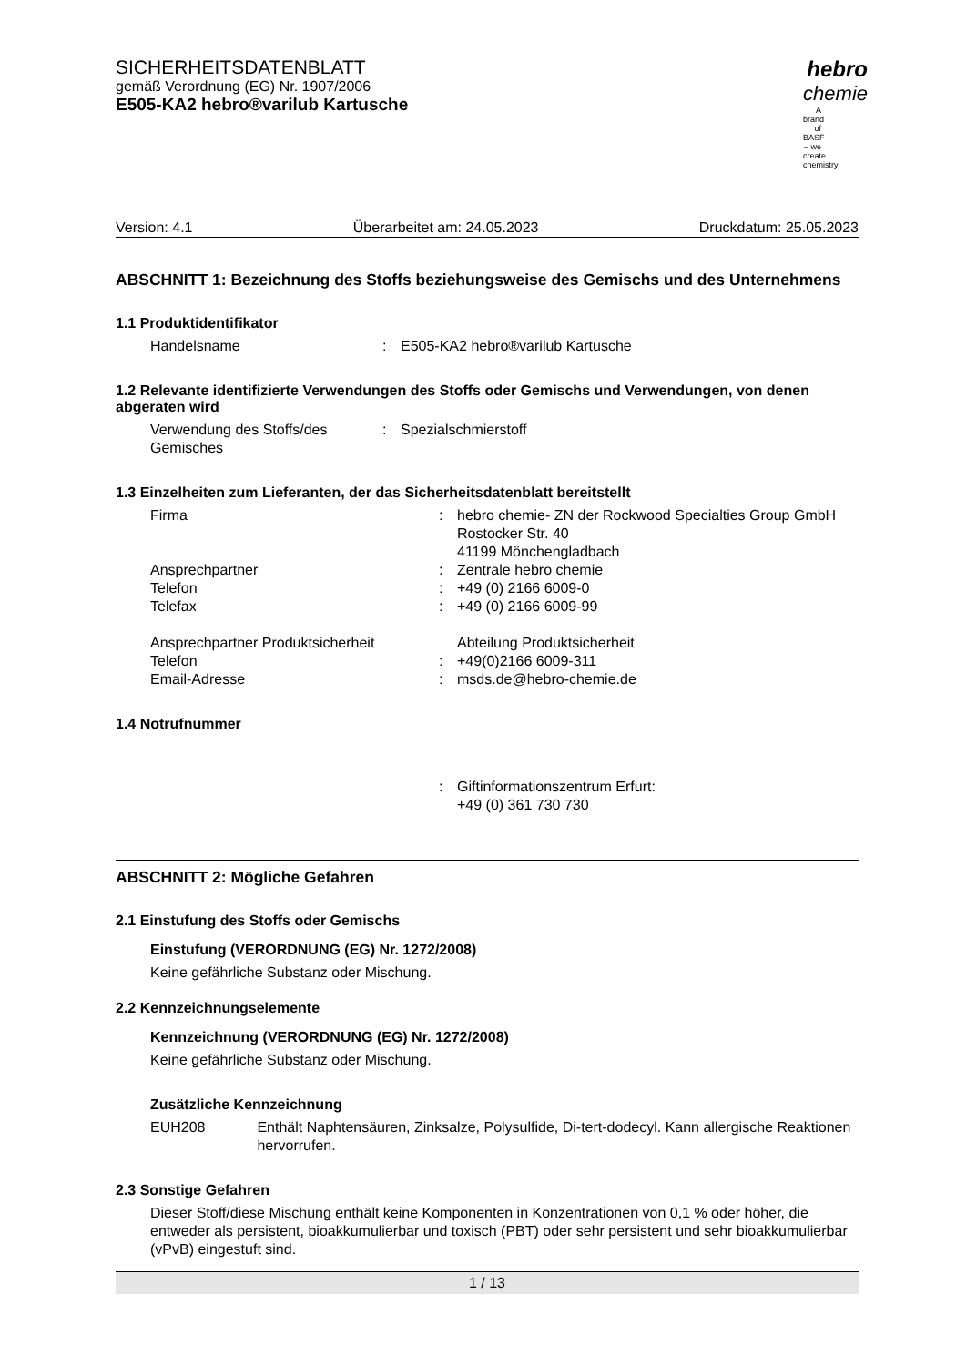SICHERHEITSDATENBLATT
gemäß Verordnung (EG) Nr. 1907/2006
E505-KA2 hebro®varilub Kartusche
hebro
chemie
A brand of BASF – we create chemistry
Version: 4.1 Überarbeitet am: 24.05.2023 Druckdatum: 25.05.2023
ABSCHNITT 1: Bezeichnung des Stoffs beziehungsweise des Gemischs und des Un­ternehmens
1.1 Produktidentifikator
Handelsname : E505-KA2 hebro®varilub Kartusche
1.2 Relevante identifizierte Verwendungen des Stoffs oder Gemischs und Verwendungen, von denen abgeraten wird
Verwendung des Stoffs/des Gemisches
: Spezialschmierstoff
1.3 Einzelheiten zum Lieferanten, der das Sicherheitsdatenblatt bereitstellt
Firma : hebro chemie- ZN der Rockwood Specialties Group GmbH
Rostocker Str. 40
41199 Mönchengladbach
Ansprechpartner : Zentrale hebro chemie
Telefon : +49 (0) 2166 6009-0
Telefax : +49 (0) 2166 6009-99
Ansprechpartner Produktsicherheit Abteilung Produktsicherheit
Telefon : +49(0)2166 6009-311
Email-Adresse : msds.de@hebro-chemie.de
1.4 Notrufnummer
: Giftinformationszentrum Erfurt:
+49 (0) 361 730 730
ABSCHNITT 2: Mögliche Gefahren
2.1 Einstufung des Stoffs oder Gemischs
Einstufung (VERORDNUNG (EG) Nr. 1272/2008)
Keine gefährliche Substanz oder Mischung.
2.2 Kennzeichnungselemente
Kennzeichnung (VERORDNUNG (EG) Nr. 1272/2008)
Keine gefährliche Substanz oder Mischung.
Zusätzliche Kennzeichnung
EUH208 Enthält Naphtensäuren, Zinksalze, Polysulfide, Di-tert-dodecyl. Kann allergische Reaktionen hervorrufen.
2.3 Sonstige Gefahren
Dieser Stoff/diese Mischung enthält keine Komponenten in Konzentrationen von 0,1 % oder hö­her, die entweder als persistent, bioakkumulierbar und toxisch (PBT) oder sehr persistent und sehr bioakkumulierbar (vPvB) eingestuft sind.
1 / 13